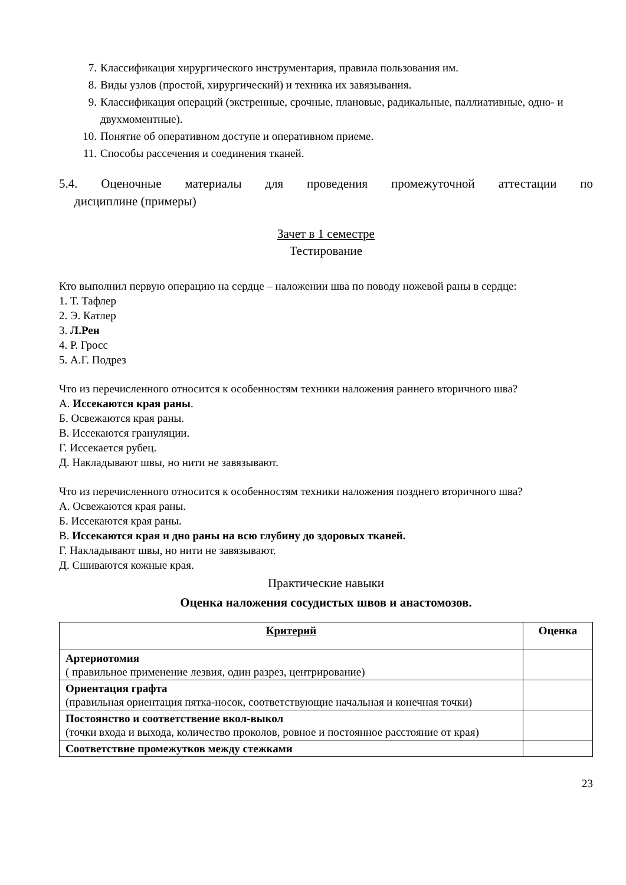7. Классификация хирургического инструментария, правила пользования им.
8. Виды узлов (простой, хирургический) и техника их завязывания.
9. Классификация операций (экстренные, срочные, плановые, радикальные, паллиативные, одно- и двухмоментные).
10. Понятие об оперативном доступе и оперативном приеме.
11. Способы рассечения и соединения тканей.
5.4. Оценочные материалы для проведения промежуточной аттестации по
дисциплине (примеры)
Зачет в 1 семестре
Тестирование
Кто выполнил первую операцию на сердце – наложении шва по поводу ножевой раны в сердце:
1. Т. Тафлер
2. Э. Катлер
3. Л.Рен
4. Р. Гросс
5. А.Г. Подрез
Что из перечисленного относится к особенностям техники наложения раннего вторичного шва?
А. Иссекаются края раны.
Б. Освежаются края раны.
В. Иссекаются грануляции.
Г. Иссекается рубец.
Д. Накладывают швы, но нити не завязывают.
Что из перечисленного относится к особенностям техники наложения позднего вторичного шва?
А. Освежаются края раны.
Б. Иссекаются края раны.
В. Иссекаются края и дно раны на всю глубину до здоровых тканей.
Г. Накладывают швы, но нити не завязывают.
Д. Сшиваются кожные края.
Практические навыки
Оценка наложения сосудистых швов и анастомозов.
| Критерий | Оценка |
| --- | --- |
| Артериотомия ( правильное применение лезвия, один разрез, центрирование) | |
| Ориентация графта (правильная ориентация пятка-носок, соответствующие начальная и конечная точки) | |
| Постоянство и соответствение вкол-выкол (точки входа и выхода, количество проколов, ровное и постоянное расстояние от края) | |
| Соответствие промежутков между стежками | |
23